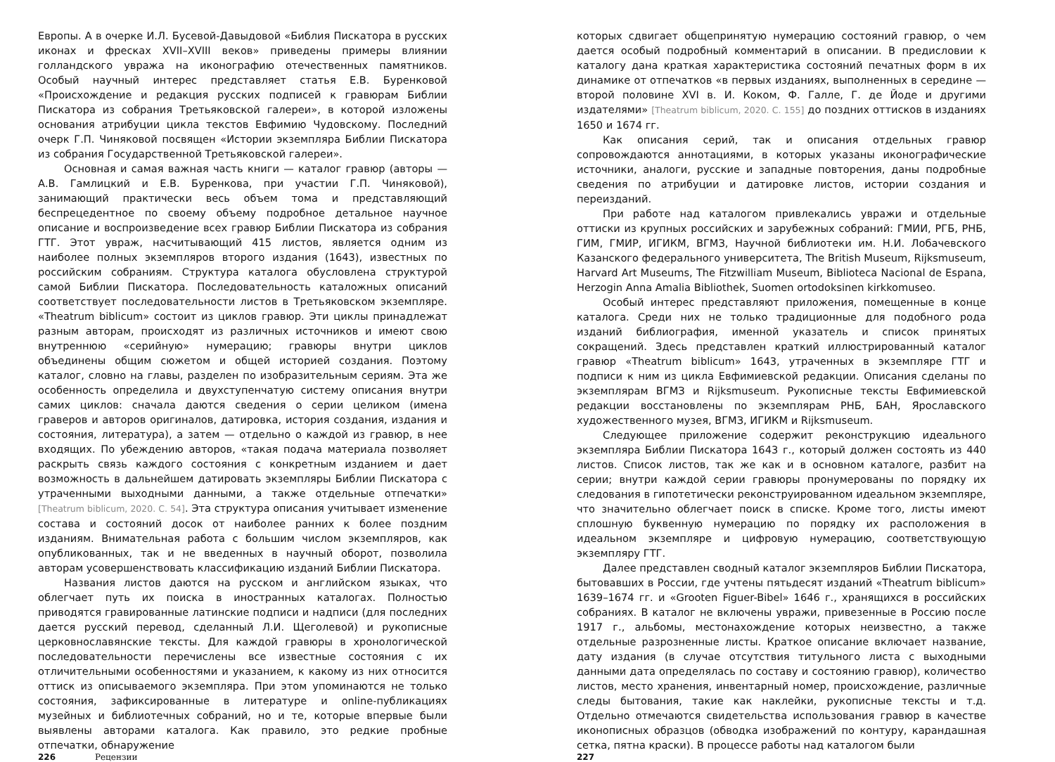Европы. А в очерке И.Л. Бусевой-Давыдовой «Библия Пискатора в русских иконах и фресках XVII–XVIII веков» приведены примеры влиянии голландского увража на иконографию отечественных памятников. Особый научный интерес представляет статья Е.В. Буренковой «Происхождение и редакция русских подписей к гравюрам Библии Пискатора из собрания Третьяковской галереи», в которой изложены основания атрибуции цикла текстов Евфимию Чудовскому. Последний очерк Г.П. Чиняковой посвящен «Истории экземпляра Библии Пискатора из собрания Государственной Третьяковской галереи».
Основная и самая важная часть книги — каталог гравюр (авторы — А.В. Гамлицкий и Е.В. Буренкова, при участии Г.П. Чиняковой), занимающий практически весь объем тома и представляющий беспрецедентное по своему объему подробное детальное научное описание и воспроизведение всех гравюр Библии Пискатора из собрания ГТГ. Этот увраж, насчитывающий 415 листов, является одним из наиболее полных экземпляров второго издания (1643), известных по российским собраниям. Структура каталога обусловлена структурой самой Библии Пискатора. Последовательность каталожных описаний соответствует последовательности листов в Третьяковском экземпляре. «Theatrum biblicum» состоит из циклов гравюр. Эти циклы принадлежат разным авторам, происходят из различных источников и имеют свою внутреннюю «серийную» нумерацию; гравюры внутри циклов объединены общим сюжетом и общей историей создания. Поэтому каталог, словно на главы, разделен по изобразительным сериям. Эта же особенность определила и двухступенчатую систему описания внутри самих циклов: сначала даются сведения о серии целиком (имена граверов и авторов оригиналов, датировка, история создания, издания и состояния, литература), а затем — отдельно о каждой из гравюр, в нее входящих. По убеждению авторов, «такая подача материала позволяет раскрыть связь каждого состояния с конкретным изданием и дает возможность в дальнейшем датировать экземпляры Библии Пискатора с утраченными выходными данными, а также отдельные отпечатки» [Theatrum biblicum, 2020. С. 54]. Эта структура описания учитывает изменение состава и состояний досок от наиболее ранних к более поздним изданиям. Внимательная работа с большим числом экземпляров, как опубликованных, так и не введенных в научный оборот, позволила авторам усовершенствовать классификацию изданий Библии Пискатора.
Названия листов даются на русском и английском языках, что облегчает путь их поиска в иностранных каталогах. Полностью приводятся гравированные латинские подписи и надписи (для последних дается русский перевод, сделанный Л.И. Щеголевой) и рукописные церковнославянские тексты. Для каждой гравюры в хронологической последовательности перечислены все известные состояния с их отличительными особенностями и указанием, к какому из них относится оттиск из описываемого экземпляра. При этом упоминаются не только состояния, зафиксированные в литературе и online-публикациях музейных и библиотечных собраний, но и те, которые впервые были выявлены авторами каталога. Как правило, это редкие пробные отпечатки, обнаружение
226 Рецензии
которых сдвигает общепринятую нумерацию состояний гравюр, о чем дается особый подробный комментарий в описании. В предисловии к каталогу дана краткая характеристика состояний печатных форм в их динамике от отпечатков «в первых изданиях, выполненных в середине — второй половине XVI в. И. Коком, Ф. Галле, Г. де Йоде и другими издателями» [Theatrum biblicum, 2020. С. 155] до поздних оттисков в изданиях 1650 и 1674 гг.
Как описания серий, так и описания отдельных гравюр сопровождаются аннотациями, в которых указаны иконографические источники, аналоги, русские и западные повторения, даны подробные сведения по атрибуции и датировке листов, истории создания и переизданий.
При работе над каталогом привлекались увражи и отдельные оттиски из крупных российских и зарубежных собраний: ГМИИ, РГБ, РНБ, ГИМ, ГМИР, ИГИКМ, ВГМЗ, Научной библиотеки им. Н.И. Лобачевского Казанского федерального университета, The British Museum, Rijksmuseum, Harvard Art Museums, The Fitzwilliam Museum, Biblioteca Nacional de Espana, Herzogin Anna Amalia Bibliothek, Suomen ortodoksinen kirkkomuseo.
Особый интерес представляют приложения, помещенные в конце каталога. Среди них не только традиционные для подобного рода изданий библиография, именной указатель и список принятых сокращений. Здесь представлен краткий иллюстрированный каталог гравюр «Theatrum biblicum» 1643, утраченных в экземпляре ГТГ и подписи к ним из цикла Евфимиевской редакции. Описания сделаны по экземплярам ВГМЗ и Rijksmuseum. Рукописные тексты Евфимиевской редакции восстановлены по экземплярам РНБ, БАН, Ярославского художественного музея, ВГМЗ, ИГИКМ и Rijksmuseum.
Следующее приложение содержит реконструкцию идеального экземпляра Библии Пискатора 1643 г., который должен состоять из 440 листов. Список листов, так же как и в основном каталоге, разбит на серии; внутри каждой серии гравюры пронумерованы по порядку их следования в гипотетически реконструированном идеальном экземпляре, что значительно облегчает поиск в списке. Кроме того, листы имеют сплошную буквенную нумерацию по порядку их расположения в идеальном экземпляре и цифровую нумерацию, соответствующую экземпляру ГТГ.
Далее представлен сводный каталог экземпляров Библии Пискатора, бытовавших в России, где учтены пятьдесят изданий «Theatrum biblicum» 1639–1674 гг. и «Grooten Figuer-Bibel» 1646 г., хранящихся в российских собраниях. В каталог не включены увражи, привезенные в Россию после 1917 г., альбомы, местонахождение которых неизвестно, а также отдельные разрозненные листы. Краткое описание включает название, дату издания (в случае отсутствия титульного листа с выходными данными дата определялась по составу и состоянию гравюр), количество листов, место хранения, инвентарный номер, происхождение, различные следы бытования, такие как наклейки, рукописные тексты и т.д. Отдельно отмечаются свидетельства использования гравюр в качестве иконописных образцов (обводка изображений по контуру, карандашная сетка, пятна краски). В процессе работы над каталогом были
227